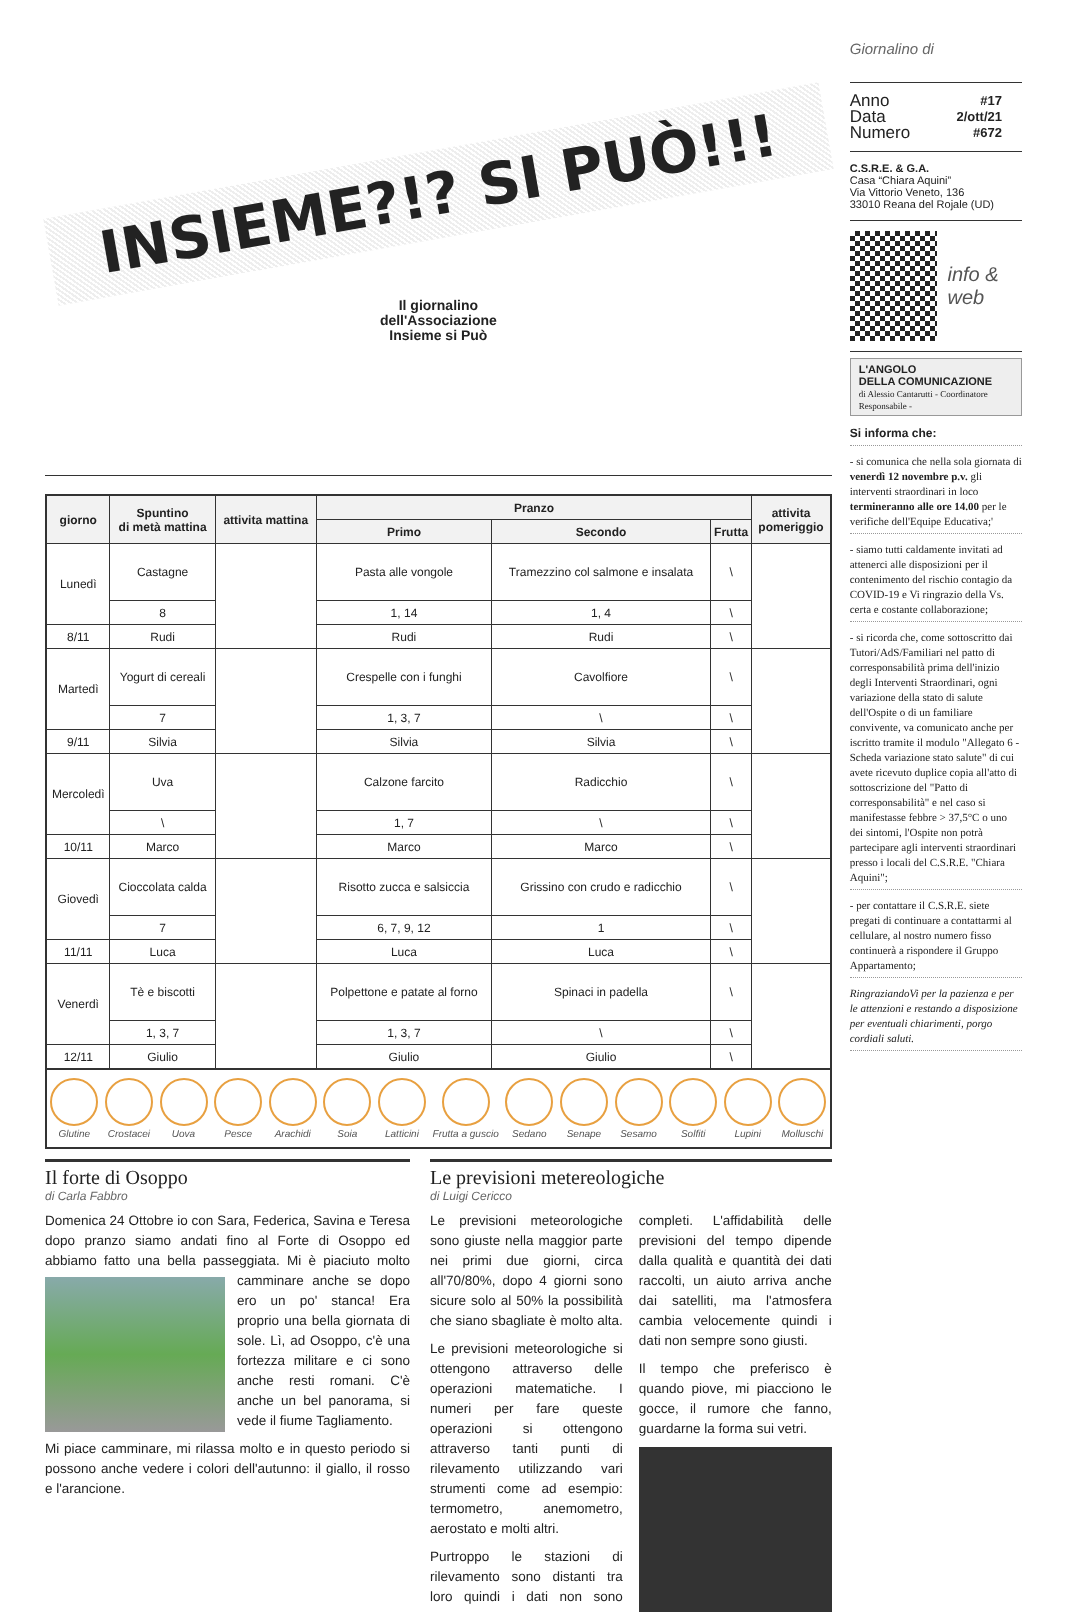INSIEME?!? SI PUÒ!!!
Il giornalino
dell'Associazione
Insieme si Può
| giorno | Spuntino di metà mattina | attivita mattina | Pranzo | | | attivita pomeriggio |
| --- | --- | --- | --- | --- | --- | --- |
| | | | Primo | Secondo | Frutta | |
| Lunedì | Castagne | | Pasta alle vongole | Tramezzino col salmone e insalata | \ | |
| | 8 | | 1, 14 | 1, 4 | \ | |
| 8/11 | Rudi | | Rudi | Rudi | \ | |
| Martedì | Yogurt di cereali | | Crespelle con i funghi | Cavolfiore | \ | |
| | 7 | | 1, 3, 7 | \ | \ | |
| 9/11 | Silvia | | Silvia | Silvia | \ | |
| Mercoledì | Uva | | Calzone farcito | Radicchio | \ | |
| | \ | | 1, 7 | \ | \ | |
| 10/11 | Marco | | Marco | Marco | \ | |
| Giovedì | Cioccolata calda | | Risotto zucca e salsiccia | Grissino con crudo e radicchio | \ | |
| | 7 | | 6, 7, 9, 12 | 1 | \ | |
| 11/11 | Luca | | Luca | Luca | \ | |
| Venerdì | Tè e biscotti | | Polpettone e patate al forno | Spinaci in padella | \ | |
| | 1, 3, 7 | | 1, 3, 7 | \ | \ | |
| 12/11 | Giulio | | Giulio | Giulio | \ | |
Glutine Crostacei Uova Pesce Arachidi Soia Latticini Frutta a guscio Sedano Senape Sesamo Solfiti Lupini Molluschi
Il forte di Osoppo
di Carla Fabbro
Domenica 24 Ottobre io con Sara, Federica, Savina e Teresa dopo pranzo siamo andati fino al Forte di Osoppo ed abbiamo fatto una bella passeggiata. Mi è piaciuto molto camminare anche se dopo ero un po' stanca! Era proprio una bella giornata di sole. Lì, ad Osoppo, c'è una fortezza militare e ci sono anche resti romani. C'è anche un bel panorama, si vede il fiume Tagliamento.
Mi piace camminare, mi rilassa molto e in questo periodo si possono anche vedere i colori dell'autunno: il giallo, il rosso e l'arancione.
Le previsioni metereologiche
di Luigi Cericco
Le previsioni meteorologiche sono giuste nella maggior parte nei primi due giorni, circa all'70/80%, dopo 4 giorni sono sicure solo al 50% la possibilità che siano sbagliate è molto alta.
Le previsioni meteorologiche si ottengono attraverso delle operazioni matematiche. I numeri per fare queste operazioni si ottengono attraverso tanti punti di rilevamento utilizzando vari strumenti come ad esempio: termometro, anemometro, aerostato e molti altri.
Purtroppo le stazioni di rilevamento sono distanti tra loro quindi i dati non sono completi. L'affidabilità delle previsioni del tempo dipende dalla qualità e quantità dei dati raccolti, un aiuto arriva anche dai satelliti, ma l'atmosfera cambia velocemente quindi i dati non sempre sono giusti.
Il tempo che preferisco è quando piove, mi piacciono le gocce, il rumore che fanno, guardarne la forma sui vetri.
Giornalino di
Anno
Data
Numero
#17
2/ott/21
#672
C.S.R.E. & G.A.
Casa “Chiara Aquini”
Via Vittorio Veneto, 136
33010 Reana del Rojale (UD)
info & web
L'ANGOLO
DELLA COMUNICAZIONE
di Alessio Cantarutti - Coordinatore Responsabile -
Si informa che:
- si comunica che nella sola giornata di venerdì 12 novembre p.v. gli interventi straordinari in loco termineranno alle ore 14.00 per le verifiche dell'Equipe Educativa;'
- siamo tutti caldamente invitati ad attenerci alle disposizioni per il contenimento del rischio contagio da COVID-19 e Vi ringrazio della Vs. certa e costante collaborazione;
- si ricorda che, come sottoscritto dai Tutori/AdS/Familiari nel patto di corresponsabilità prima dell'inizio degli Interventi Straordinari, ogni variazione della stato di salute dell'Ospite o di un familiare convivente, va comunicato anche per iscritto tramite il modulo "Allegato 6 - Scheda variazione stato salute" di cui avete ricevuto duplice copia all'atto di sottoscrizione del "Patto di corresponsabilità" e nel caso si manifestasse febbre > 37,5°C o uno dei sintomi, l'Ospite non potrà partecipare agli interventi straordinari presso i locali del C.S.R.E. "Chiara Aquini";
- per contattare il C.S.R.E. siete pregati di continuare a contattarmi al cellulare, al nostro numero fisso continuerà a rispondere il Gruppo Appartamento;
RingraziandoVi per la pazienza e per le attenzioni e restando a disposizione per eventuali chiarimenti, porgo cordiali saluti.